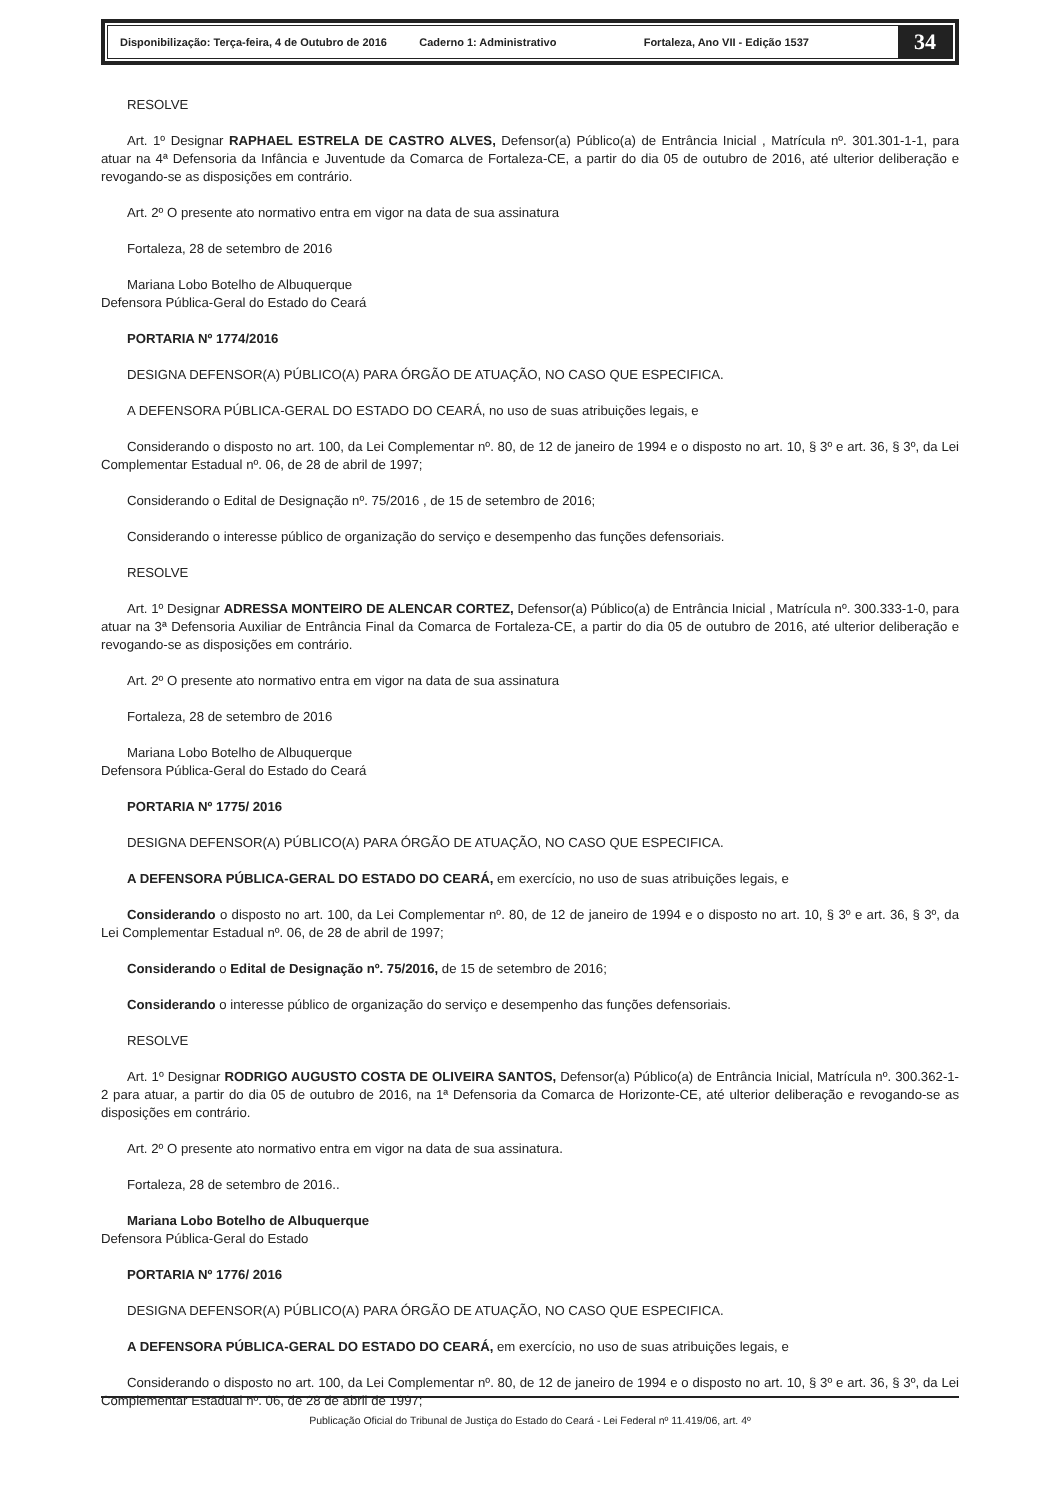Disponibilização: Terça-feira, 4 de Outubro de 2016 Caderno 1: Administrativo Fortaleza, Ano VII - Edição 1537 34
RESOLVE
Art. 1º Designar RAPHAEL ESTRELA DE CASTRO ALVES, Defensor(a) Público(a) de Entrância Inicial , Matrícula nº. 301.301-1-1, para atuar na 4ª Defensoria da Infância e Juventude da Comarca de Fortaleza-CE, a partir do dia 05 de outubro de 2016, até ulterior deliberação e revogando-se as disposições em contrário.
Art. 2º O presente ato normativo entra em vigor na data de sua assinatura
Fortaleza, 28 de setembro de 2016
Mariana Lobo Botelho de Albuquerque
Defensora Pública-Geral do Estado do Ceará
PORTARIA Nº 1774/2016
DESIGNA DEFENSOR(A) PÚBLICO(A) PARA ÓRGÃO DE ATUAÇÃO, NO CASO QUE ESPECIFICA.
A DEFENSORA PÚBLICA-GERAL DO ESTADO DO CEARÁ, no uso de suas atribuições legais, e
Considerando o disposto no art. 100, da Lei Complementar nº. 80, de 12 de janeiro de 1994 e o disposto no art. 10, § 3º e art. 36, § 3º, da Lei Complementar Estadual nº. 06, de 28 de abril de 1997;
Considerando o Edital de Designação nº. 75/2016 , de 15 de setembro de 2016;
Considerando o interesse público de organização do serviço e desempenho das funções defensoriais.
RESOLVE
Art. 1º Designar ADRESSA MONTEIRO DE ALENCAR CORTEZ, Defensor(a) Público(a) de Entrância Inicial , Matrícula nº. 300.333-1-0, para atuar na 3ª Defensoria Auxiliar de Entrância Final da Comarca de Fortaleza-CE, a partir do dia 05 de outubro de 2016, até ulterior deliberação e revogando-se as disposições em contrário.
Art. 2º O presente ato normativo entra em vigor na data de sua assinatura
Fortaleza, 28 de setembro de 2016
Mariana Lobo Botelho de Albuquerque
Defensora Pública-Geral do Estado do Ceará
PORTARIA Nº 1775/ 2016
DESIGNA DEFENSOR(A) PÚBLICO(A) PARA ÓRGÃO DE ATUAÇÃO, NO CASO QUE ESPECIFICA.
A DEFENSORA PÚBLICA-GERAL DO ESTADO DO CEARÁ, em exercício, no uso de suas atribuições legais, e
Considerando o disposto no art. 100, da Lei Complementar nº. 80, de 12 de janeiro de 1994 e o disposto no art. 10, § 3º e art. 36, § 3º, da Lei Complementar Estadual nº. 06, de 28 de abril de 1997;
Considerando o Edital de Designação nº. 75/2016, de 15 de setembro de 2016;
Considerando o interesse público de organização do serviço e desempenho das funções defensoriais.
RESOLVE
Art. 1º Designar RODRIGO AUGUSTO COSTA DE OLIVEIRA SANTOS, Defensor(a) Público(a) de Entrância Inicial, Matrícula nº. 300.362-1-2 para atuar, a partir do dia 05 de outubro de 2016, na 1ª Defensoria da Comarca de Horizonte-CE, até ulterior deliberação e revogando-se as disposições em contrário.
Art. 2º O presente ato normativo entra em vigor na data de sua assinatura.
Fortaleza, 28 de setembro de 2016..
Mariana Lobo Botelho de Albuquerque
Defensora Pública-Geral do Estado
PORTARIA Nº 1776/ 2016
DESIGNA DEFENSOR(A) PÚBLICO(A) PARA ÓRGÃO DE ATUAÇÃO, NO CASO QUE ESPECIFICA.
A DEFENSORA PÚBLICA-GERAL DO ESTADO DO CEARÁ, em exercício, no uso de suas atribuições legais, e
Considerando o disposto no art. 100, da Lei Complementar nº. 80, de 12 de janeiro de 1994 e o disposto no art. 10, § 3º e art. 36, § 3º, da Lei Complementar Estadual nº. 06, de 28 de abril de 1997;
Publicação Oficial do Tribunal de Justiça do Estado do Ceará - Lei Federal nº 11.419/06, art. 4º